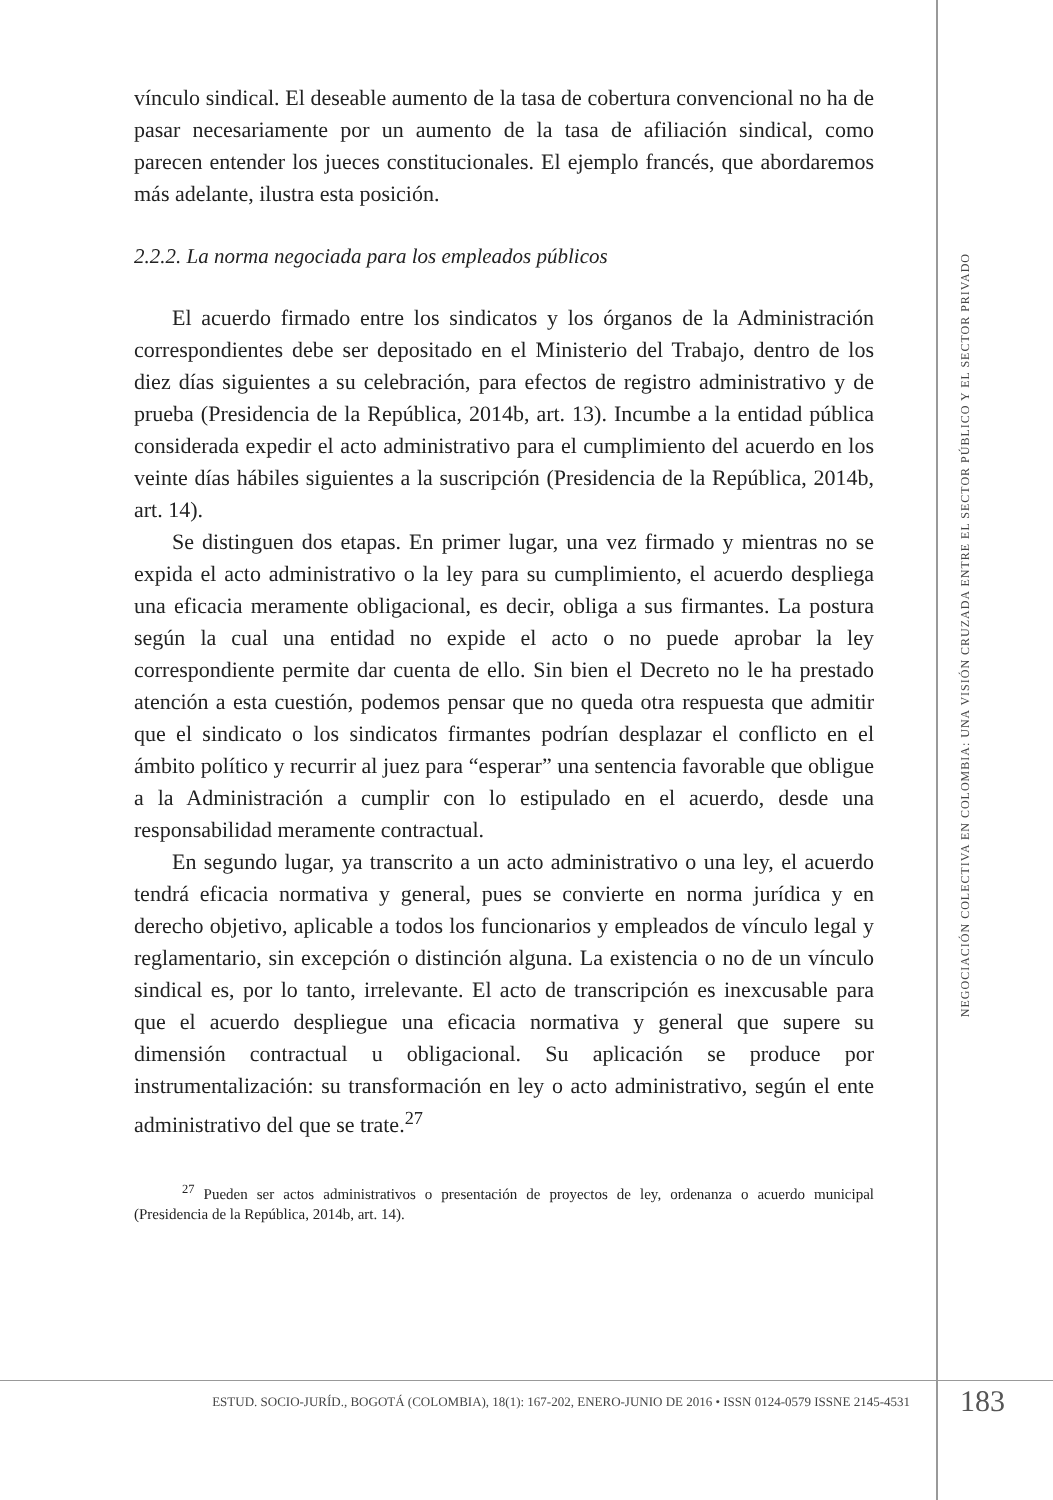vínculo sindical. El deseable aumento de la tasa de cobertura convencional no ha de pasar necesariamente por un aumento de la tasa de afiliación sindical, como parecen entender los jueces constitucionales. El ejemplo francés, que abordaremos más adelante, ilustra esta posición.
2.2.2. La norma negociada para los empleados públicos
El acuerdo firmado entre los sindicatos y los órganos de la Administración correspondientes debe ser depositado en el Ministerio del Trabajo, dentro de los diez días siguientes a su celebración, para efectos de registro administrativo y de prueba (Presidencia de la República, 2014b, art. 13). Incumbe a la entidad pública considerada expedir el acto administrativo para el cumplimiento del acuerdo en los veinte días hábiles siguientes a la suscripción (Presidencia de la República, 2014b, art. 14).
Se distinguen dos etapas. En primer lugar, una vez firmado y mientras no se expida el acto administrativo o la ley para su cumplimiento, el acuerdo despliega una eficacia meramente obligacional, es decir, obliga a sus firmantes. La postura según la cual una entidad no expide el acto o no puede aprobar la ley correspondiente permite dar cuenta de ello. Sin bien el Decreto no le ha prestado atención a esta cuestión, podemos pensar que no queda otra respuesta que admitir que el sindicato o los sindicatos firmantes podrían desplazar el conflicto en el ámbito político y recurrir al juez para “esperar” una sentencia favorable que obligue a la Administración a cumplir con lo estipulado en el acuerdo, desde una responsabilidad meramente contractual.
En segundo lugar, ya transcrito a un acto administrativo o una ley, el acuerdo tendrá eficacia normativa y general, pues se convierte en norma jurídica y en derecho objetivo, aplicable a todos los funcionarios y empleados de vínculo legal y reglamentario, sin excepción o distinción alguna. La existencia o no de un vínculo sindical es, por lo tanto, irrelevante. El acto de transcripción es inexcusable para que el acuerdo despliegue una eficacia normativa y general que supere su dimensión contractual u obligacional. Su aplicación se produce por instrumentalización: su transformación en ley o acto administrativo, según el ente administrativo del que se trate.<sup>27</sup>
<sup>27</sup> Pueden ser actos administrativos o presentación de proyectos de ley, ordenanza o acuerdo municipal (Presidencia de la República, 2014b, art. 14).
NEGOCIACIÓN COLECTIVA EN COLOMBIA: UNA VISIÓN CRUZADA ENTRE EL SECTOR PÚBLICO Y EL SECTOR PRIVADO
ESTUD. SOCIO-JURÍD., BOGOTÁ (COLOMBIA), 18(1): 167-202, ENERO-JUNIO DE 2016 • ISSN 0124-0579 ISSNE 2145-4531
183